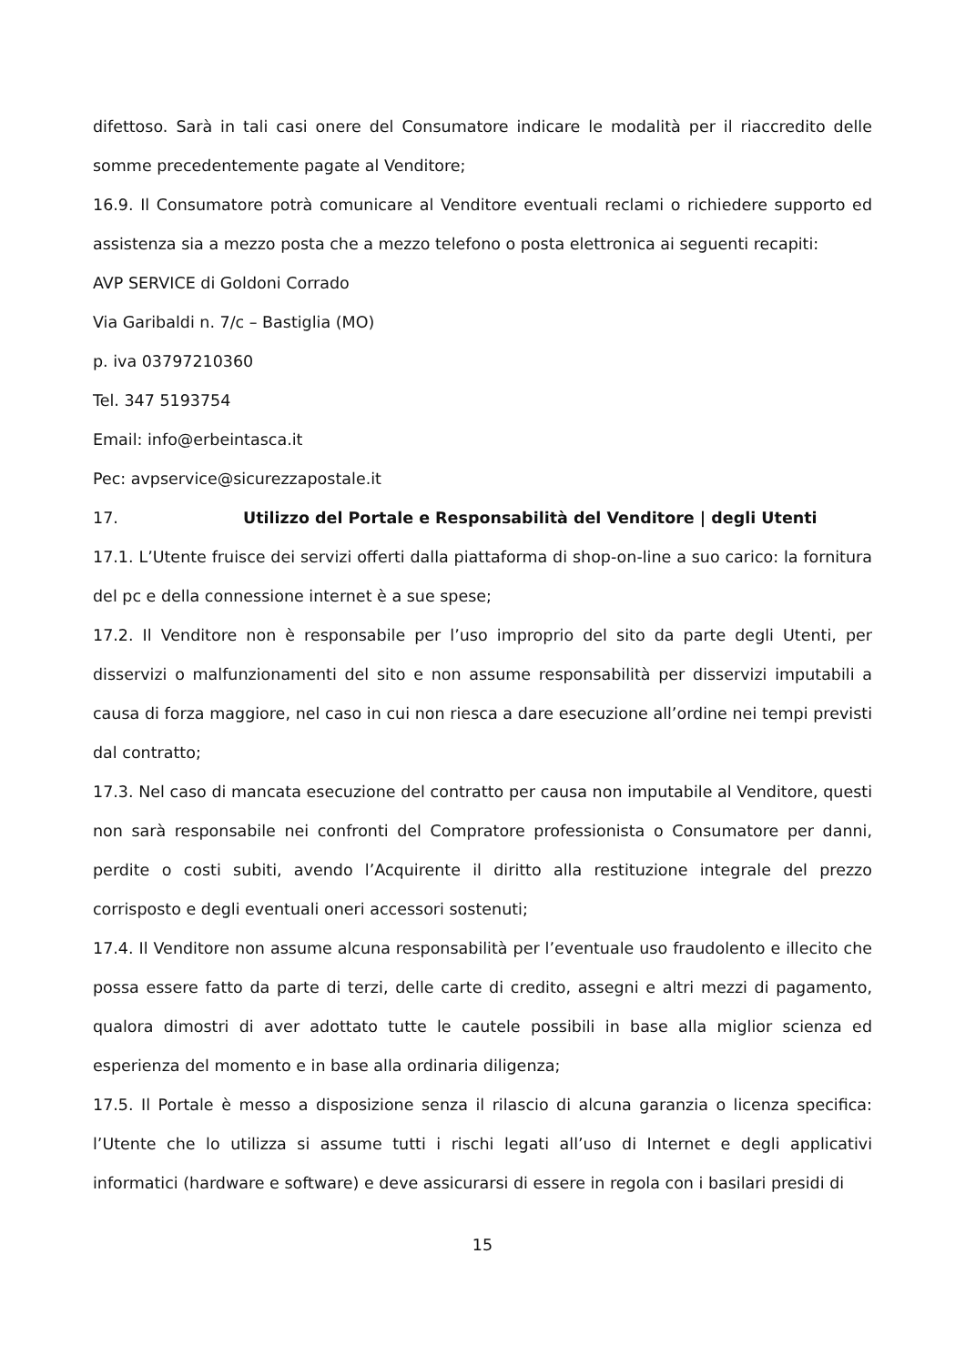difettoso. Sarà in tali casi onere del Consumatore indicare le modalità per il riaccredito delle somme precedentemente pagate al Venditore;
16.9. Il Consumatore potrà comunicare al Venditore eventuali reclami o richiedere supporto ed assistenza sia a mezzo posta che a mezzo telefono o posta elettronica ai seguenti recapiti:
AVP SERVICE di Goldoni Corrado
Via Garibaldi n. 7/c – Bastiglia (MO)
p. iva 03797210360
Tel. 347 5193754
Email: info@erbeintasca.it
Pec: avpservice@sicurezzapostale.it
17. Utilizzo del Portale e Responsabilità del Venditore | degli Utenti
17.1. L’Utente fruisce dei servizi offerti dalla piattaforma di shop-on-line a suo carico: la fornitura del pc e della connessione internet è a sue spese;
17.2. Il Venditore non è responsabile per l’uso improprio del sito da parte degli Utenti, per disservizi o malfunzionamenti del sito e non assume responsabilità per disservizi imputabili a causa di forza maggiore, nel caso in cui non riesca a dare esecuzione all’ordine nei tempi previsti dal contratto;
17.3. Nel caso di mancata esecuzione del contratto per causa non imputabile al Venditore, questi non sarà responsabile nei confronti del Compratore professionista o Consumatore per danni, perdite o costi subiti, avendo l’Acquirente il diritto alla restituzione integrale del prezzo corrisposto e degli eventuali oneri accessori sostenuti;
17.4. Il Venditore non assume alcuna responsabilità per l’eventuale uso fraudolento e illecito che possa essere fatto da parte di terzi, delle carte di credito, assegni e altri mezzi di pagamento, qualora dimostri di aver adottato tutte le cautele possibili in base alla miglior scienza ed esperienza del momento e in base alla ordinaria diligenza;
17.5. Il Portale è messo a disposizione senza il rilascio di alcuna garanzia o licenza specifica: l’Utente che lo utilizza si assume tutti i rischi legati all’uso di Internet e degli applicativi informatici (hardware e software) e deve assicurarsi di essere in regola con i basilari presidi di
15